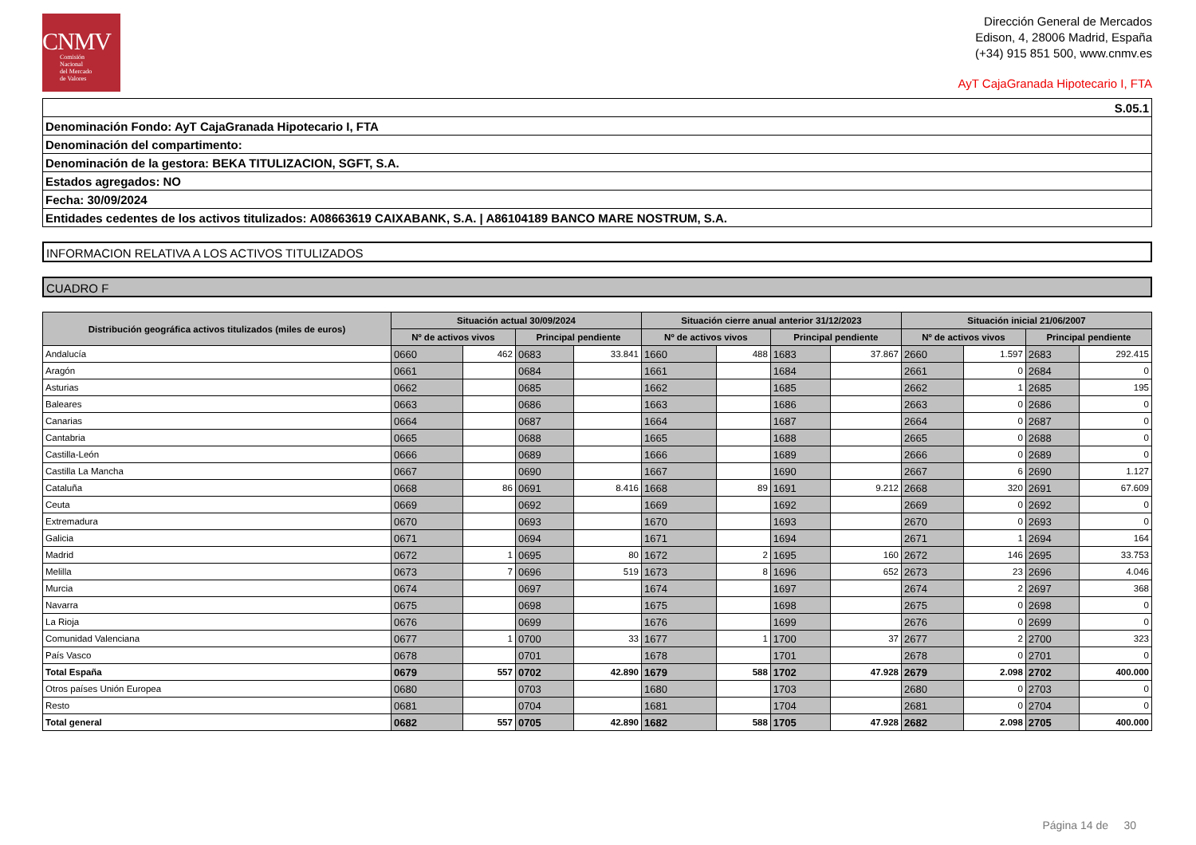CNMV
Comisión
Nacional
del Mercado
de Valores
Dirección General de Mercados
Edison, 4, 28006 Madrid, España
(+34) 915 851 500, www.cnmv.es
AyT CajaGranada Hipotecario I, FTA
| S.05.1 |
| Denominación Fondo: AyT CajaGranada Hipotecario I, FTA |
| Denominación del compartimento: |
| Denominación de la gestora: BEKA TITULIZACION, SGFT, S.A. |
| Estados agregados: NO |
| Fecha: 30/09/2024 |
| Entidades cedentes de los activos titulizados: A08663619 CAIXABANK, S.A. / A86104189 BANCO MARE NOSTRUM, S.A. |
INFORMACION RELATIVA A LOS ACTIVOS TITULIZADOS
CUADRO F
| Distribución geográfica activos titulizados (miles de euros) | Situación actual 30/09/2024 | | | | Situación cierre anual anterior 31/12/2023 | | | | Situación inicial 21/06/2007 | | | |
| --- | --- | --- | --- | --- | --- | --- | --- | --- | --- | --- | --- | --- |
| | Nº de activos vivos | | Principal pendiente | | Nº de activos vivos | | Principal pendiente | | Nº de activos vivos | | Principal pendiente | |
| Andalucía | 0660 | 462 | 0683 | 33.841 | 1660 | 488 | 1683 | 37.867 | 2660 | 1.597 | 2683 | 292.415 |
| Aragón | 0661 | | 0684 | | 1661 | | 1684 | | 2661 | 0 | 2684 | 0 |
| Asturias | 0662 | | 0685 | | 1662 | | 1685 | | 2662 | 1 | 2685 | 195 |
| Baleares | 0663 | | 0686 | | 1663 | | 1686 | | 2663 | 0 | 2686 | 0 |
| Canarias | 0664 | | 0687 | | 1664 | | 1687 | | 2664 | 0 | 2687 | 0 |
| Cantabria | 0665 | | 0688 | | 1665 | | 1688 | | 2665 | 0 | 2688 | 0 |
| Castilla-León | 0666 | | 0689 | | 1666 | | 1689 | | 2666 | 0 | 2689 | 0 |
| Castilla La Mancha | 0667 | | 0690 | | 1667 | | 1690 | | 2667 | 6 | 2690 | 1.127 |
| Cataluña | 0668 | 86 | 0691 | 8.416 | 1668 | 89 | 1691 | 9.212 | 2668 | 320 | 2691 | 67.609 |
| Ceuta | 0669 | | 0692 | | 1669 | | 1692 | | 2669 | 0 | 2692 | 0 |
| Extremadura | 0670 | | 0693 | | 1670 | | 1693 | | 2670 | 0 | 2693 | 0 |
| Galicia | 0671 | | 0694 | | 1671 | | 1694 | | 2671 | 1 | 2694 | 164 |
| Madrid | 0672 | 1 | 0695 | 80 | 1672 | 2 | 1695 | 160 | 2672 | 146 | 2695 | 33.753 |
| Melilla | 0673 | 7 | 0696 | 519 | 1673 | 8 | 1696 | 652 | 2673 | 23 | 2696 | 4.046 |
| Murcia | 0674 | | 0697 | | 1674 | | 1697 | | 2674 | 2 | 2697 | 368 |
| Navarra | 0675 | | 0698 | | 1675 | | 1698 | | 2675 | 0 | 2698 | 0 |
| La Rioja | 0676 | | 0699 | | 1676 | | 1699 | | 2676 | 0 | 2699 | 0 |
| Comunidad Valenciana | 0677 | 1 | 0700 | 33 | 1677 | 1 | 1700 | 37 | 2677 | 2 | 2700 | 323 |
| País Vasco | 0678 | | 0701 | | 1678 | | 1701 | | 2678 | 0 | 2701 | 0 |
| Total España | 0679 | 557 | 0702 | 42.890 | 1679 | 588 | 1702 | 47.928 | 2679 | 2.098 | 2702 | 400.000 |
| Otros países Unión Europea | 0680 | | 0703 | | 1680 | | 1703 | | 2680 | 0 | 2703 | 0 |
| Resto | 0681 | | 0704 | | 1681 | | 1704 | | 2681 | 0 | 2704 | 0 |
| Total general | 0682 | 557 | 0705 | 42.890 | 1682 | 588 | 1705 | 47.928 | 2682 | 2.098 | 2705 | 400.000 |
Página 14 de 30